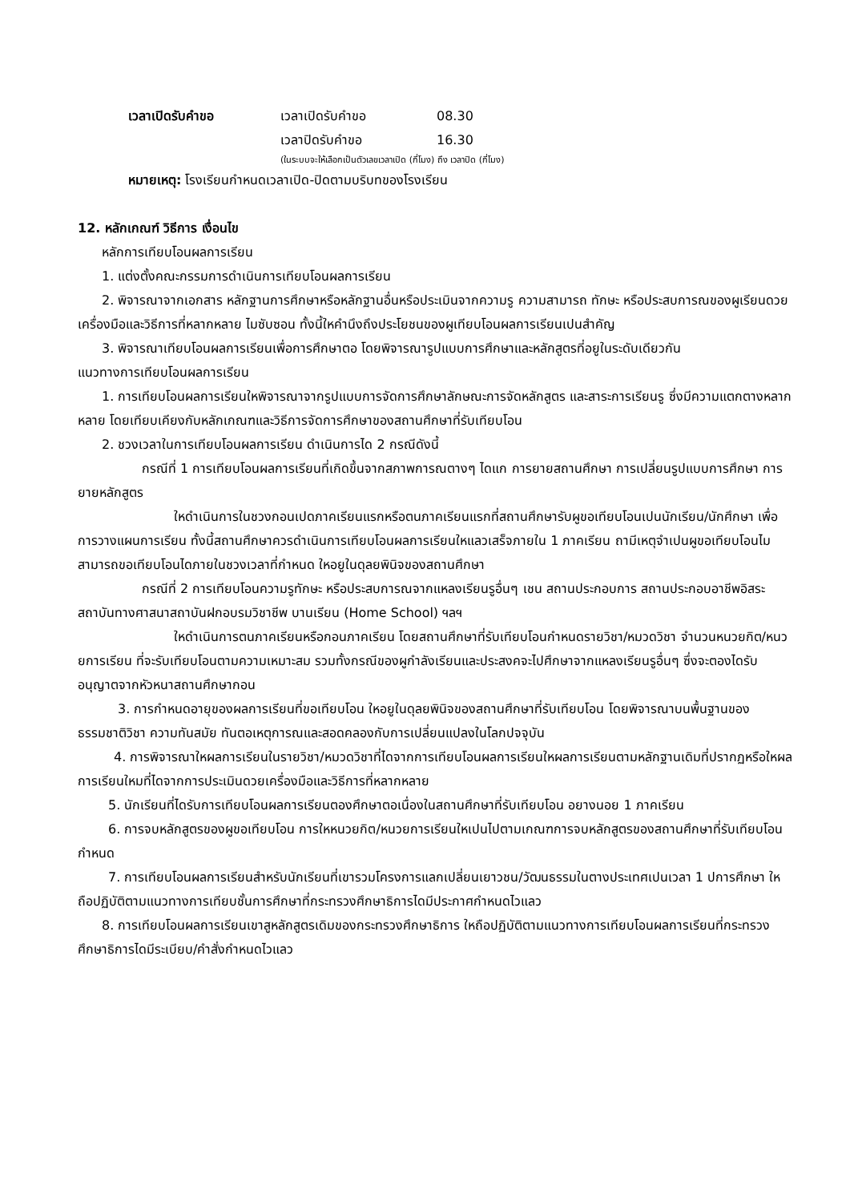เวลาเปิดรับคำขอ เวลาเปิดรับคำขอ 08.30
เวลาปิดรับคำขอ 16.30
(ในระบบจะให้เลือกเป็นตัวเลขเวลาเปิด (กี่โมง) ถึง เวลาปิด (กี่โมง)
หมายเหตุ: โรงเรียนกำหนดเวลาเปิด-ปิดตามบริบทของโรงเรียน
12. หลักเกณฑ์ วิธีการ เงื่อนไข
หลักการเทียบโอนผลการเรียน
1. แต่งตั้งคณะกรรมการดำเนินการเทียบโอนผลการเรียน
2. พิจารณาจากเอกสาร หลักฐานการศึกษาหรือหลักฐานอื่นหรือประเมินจากความรู ความสามารถ ทักษะ หรือประสบการณของผูเรียนดวยเครื่องมือและวิธีการที่หลากหลาย ไมซับซอน ทั้งนี้ใหคำนึงถึงประโยชนของผูเทียบโอนผลการเรียนเปนสำคัญ
3. พิจารณาเทียบโอนผลการเรียนเพื่อการศึกษาตอ โดยพิจารณารูปแบบการศึกษาและหลักสูตรที่อยูในระดับเดียวกัน
แนวทางการเทียบโอนผลการเรียน
1. การเทียบโอนผลการเรียนใหพิจารณาจากรูปแบบการจัดการศึกษาลักษณะการจัดหลักสูตร และสาระการเรียนรู ซึ่งมีความแตกตางหลากหลาย โดยเทียบเคียงกับหลักเกณฑและวิธีการจัดการศึกษาของสถานศึกษาที่รับเทียบโอน
2. ชวงเวลาในการเทียบโอนผลการเรียน ดำเนินการได 2 กรณีดังนี้
กรณีที่ 1 การเทียบโอนผลการเรียนที่เกิดขึ้นจากสภาพการณตางๆ ไดแก การยายสถานศึกษา การเปลี่ยนรูปแบบการศึกษา การยายหลักสูตร
ใหดำเนินการในชวงกอนเปดภาคเรียนแรกหรือตนภาคเรียนแรกที่สถานศึกษารับผูขอเทียบโอนเปนนักเรียน/นักศึกษา เพื่อการวางแผนการเรียน ทั้งนี้สถานศึกษาควรดำเนินการเทียบโอนผลการเรียนใหแลวเสร็จภายใน 1 ภาคเรียน ถามีเหตุจำเปนผูขอเทียบโอนไมสามารถขอเทียบโอนไดภายในชวงเวลาที่กำหนด ใหอยูในดุลยพินิจของสถานศึกษา
กรณีที่ 2 การเทียบโอนความรูทักษะ หรือประสบการณจากแหลงเรียนรูอื่นๆ เชน สถานประกอบการ สถานประกอบอาชีพอิสระ สถาบันทางศาสนาสถาบันฝกอบรมวิชาชีพ บานเรียน (Home School) ฯลฯ
ใหดำเนินการตนภาคเรียนหรือกอนภาคเรียน โดยสถานศึกษาที่รับเทียบโอนกำหนดรายวิชา/หมวดวิชา จำนวนหนวยกิต/หนวยการเรียน ที่จะรับเทียบโอนตามความเหมาะสม รวมทั้งกรณีของผูกำลังเรียนและประสงคจะไปศึกษาจากแหลงเรียนรูอื่นๆ ซึ่งจะตองไดรับอนุญาตจากหัวหนาสถานศึกษากอน
3. การกำหนดอายุของผลการเรียนที่ขอเทียบโอน ใหอยูในดุลยพินิจของสถานศึกษาที่รับเทียบโอน โดยพิจารณาบนพื้นฐานของธรรมชาติวิชา ความทันสมัย ทันตอเหตุการณและสอดคลองกับการเปลี่ยนแปลงในโลกปจจุบัน
4. การพิจารณาใหผลการเรียนในรายวิชา/หมวดวิชาที่ไดจากการเทียบโอนผลการเรียนใหผลการเรียนตามหลักฐานเดิมที่ปรากฏหรือใหผลการเรียนใหมที่ไดจากการประเมินดวยเครื่องมือและวิธีการที่หลากหลาย
5. นักเรียนที่ไดรับการเทียบโอนผลการเรียนตองศึกษาตอเนื่องในสถานศึกษาที่รับเทียบโอน อยางนอย 1 ภาคเรียน
6. การจบหลักสูตรของผูขอเทียบโอน การใหหนวยกิต/หนวยการเรียนใหเปนไปตามเกณฑการจบหลักสูตรของสถานศึกษาที่รับเทียบโอนกำหนด
7. การเทียบโอนผลการเรียนสำหรับนักเรียนที่เขารวมโครงการแลกเปลี่ยนเยาวชน/วัฒนธรรมในตางประเทศเปนเวลา 1 ปการศึกษา ใหถือปฏิบัติตามแนวทางการเทียบชั้นการศึกษาที่กระทรวงศึกษาธิการไดมีประกาศกำหนดไวแลว
8. การเทียบโอนผลการเรียนเขาสูหลักสูตรเดิมของกระทรวงศึกษาธิการ ใหถือปฏิบัติตามแนวทางการเทียบโอนผลการเรียนที่กระทรวงศึกษาธิการไดมีระเบียบ/คำสั่งกำหนดไวแลว